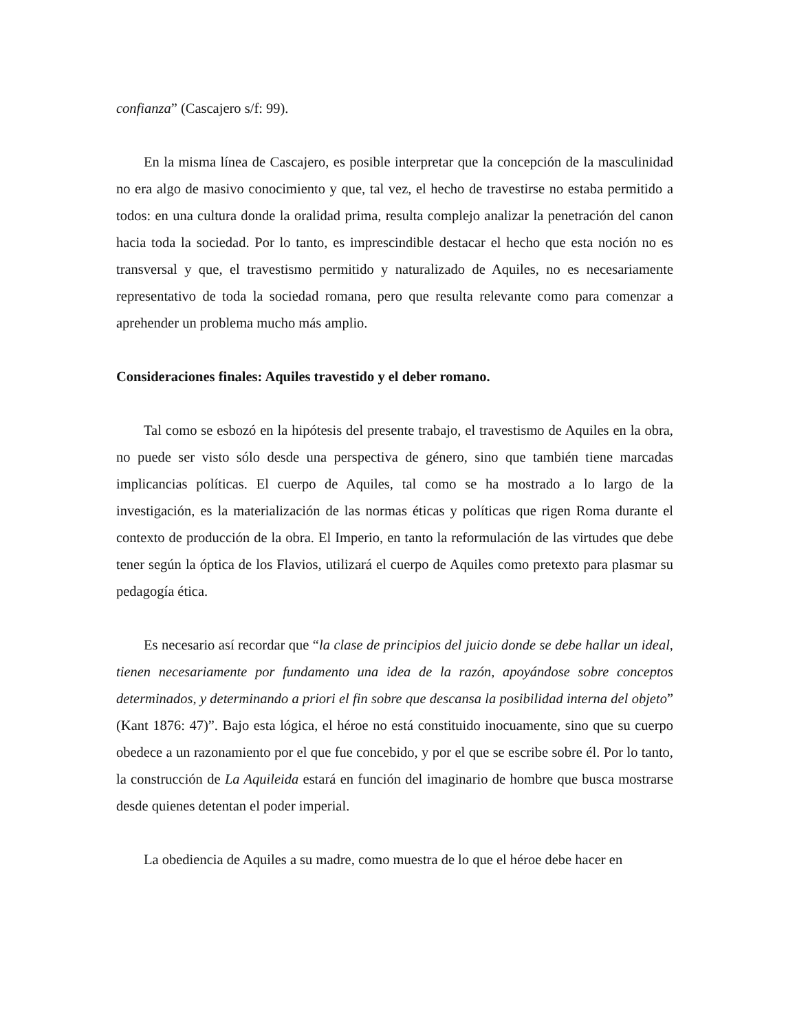confianza” (Cascajero s/f: 99).
En la misma línea de Cascajero, es posible interpretar que la concepción de la masculinidad no era algo de masivo conocimiento y que, tal vez, el hecho de travestirse no estaba permitido a todos: en una cultura donde la oralidad prima, resulta complejo analizar la penetración del canon hacia toda la sociedad. Por lo tanto, es imprescindible destacar el hecho que esta noción no es transversal y que, el travestismo permitido y naturalizado de Aquiles, no es necesariamente representativo de toda la sociedad romana, pero que resulta relevante como para comenzar a aprehender un problema mucho más amplio.
Consideraciones finales: Aquiles travestido y el deber romano.
Tal como se esbozó en la hipótesis del presente trabajo, el travestismo de Aquiles en la obra, no puede ser visto sólo desde una perspectiva de género, sino que también tiene marcadas implicancias políticas. El cuerpo de Aquiles, tal como se ha mostrado a lo largo de la investigación, es la materialización de las normas éticas y políticas que rigen Roma durante el contexto de producción de la obra. El Imperio, en tanto la reformulación de las virtudes que debe tener según la óptica de los Flavios, utilizará el cuerpo de Aquiles como pretexto para plasmar su pedagogía ética.
Es necesario así recordar que “la clase de principios del juicio donde se debe hallar un ideal, tienen necesariamente por fundamento una idea de la razón, apoyándose sobre conceptos determinados, y determinando a priori el fin sobre que descansa la posibilidad interna del objeto” (Kant 1876: 47)”. Bajo esta lógica, el héroe no está constituido inocuamente, sino que su cuerpo obedece a un razonamiento por el que fue concebido, y por el que se escribe sobre él. Por lo tanto, la construcción de La Aquileida estará en función del imaginario de hombre que busca mostrarse desde quienes detentan el poder imperial.
La obediencia de Aquiles a su madre, como muestra de lo que el héroe debe hacer en